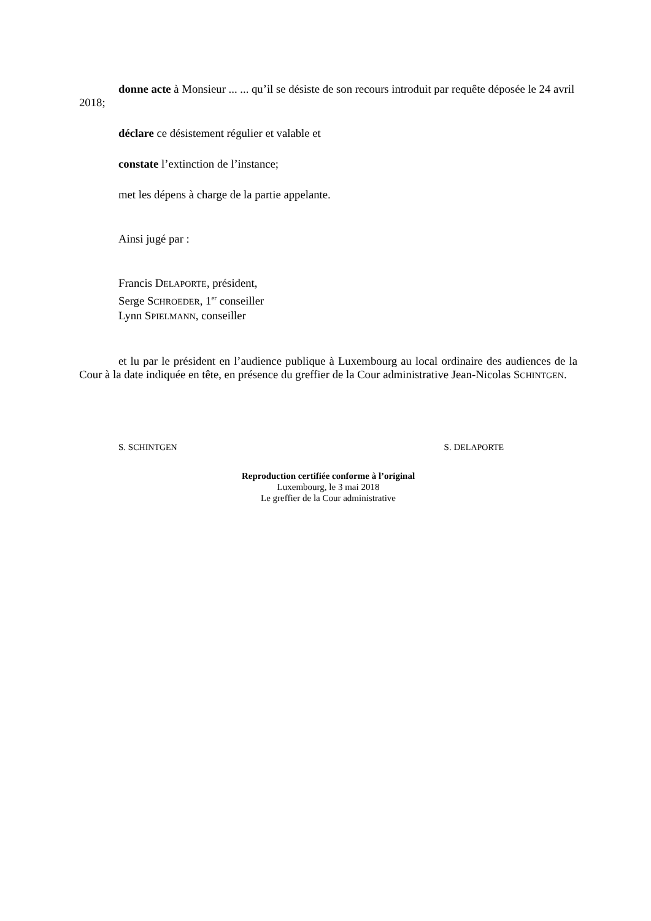donne acte à Monsieur ... ... qu’il se désiste de son recours introduit par requête déposée le 24 avril 2018;
déclare ce désistement régulier et valable et
constate l’extinction de l’instance;
met les dépens à charge de la partie appelante.
Ainsi jugé par :
Francis DELAPORTE, président,
Serge SCHROEDER, 1<sup>er</sup> conseiller
Lynn SPIELMANN, conseiller
et lu par le président en l’audience publique à Luxembourg au local ordinaire des audiences de la Cour à la date indiquée en tête, en présence du greffier de la Cour administrative Jean-Nicolas SCHINTGEN.
S. SCHINTGEN S. DELAPORTE
Reproduction certifiée conforme à l’original
Luxembourg, le 3 mai 2018
Le greffier de la Cour administrative